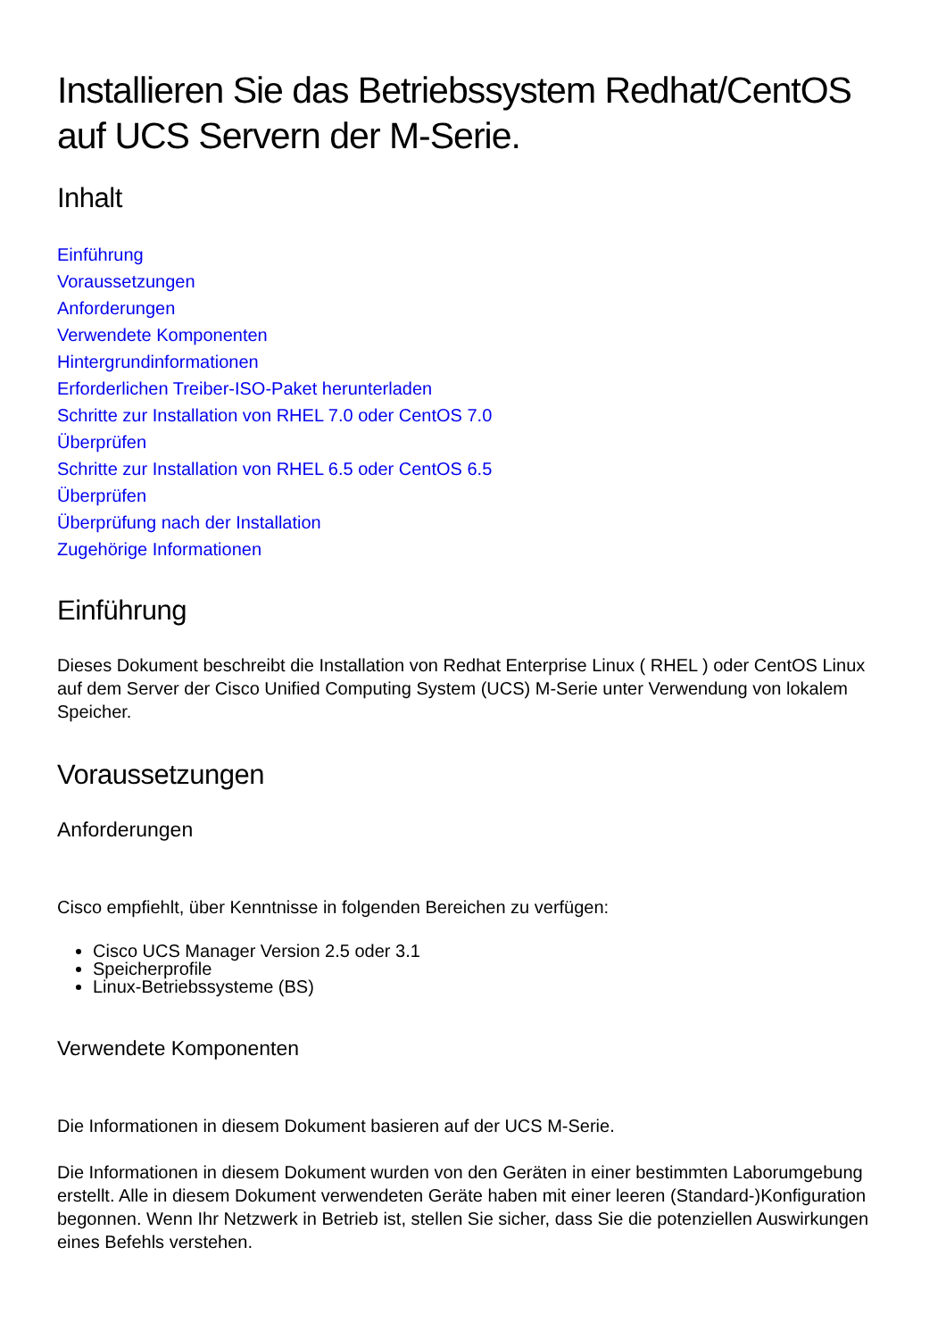Installieren Sie das Betriebssystem Redhat/CentOS auf UCS Servern der M-Serie.
Inhalt
Einführung
Voraussetzungen
Anforderungen
Verwendete Komponenten
Hintergrundinformationen
Erforderlichen Treiber-ISO-Paket herunterladen
Schritte zur Installation von RHEL 7.0 oder CentOS 7.0
Überprüfen
Schritte zur Installation von RHEL 6.5 oder CentOS 6.5
Überprüfen
Überprüfung nach der Installation
Zugehörige Informationen
Einführung
Dieses Dokument beschreibt die Installation von Redhat Enterprise Linux ( RHEL ) oder CentOS Linux auf dem Server der Cisco Unified Computing System (UCS) M-Serie unter Verwendung von lokalem Speicher.
Voraussetzungen
Anforderungen
Cisco empfiehlt, über Kenntnisse in folgenden Bereichen zu verfügen:
Cisco UCS Manager Version 2.5 oder 3.1
Speicherprofile
Linux-Betriebssysteme (BS)
Verwendete Komponenten
Die Informationen in diesem Dokument basieren auf der UCS M-Serie.
Die Informationen in diesem Dokument wurden von den Geräten in einer bestimmten Laborumgebung erstellt. Alle in diesem Dokument verwendeten Geräte haben mit einer leeren (Standard-)Konfiguration begonnen. Wenn Ihr Netzwerk in Betrieb ist, stellen Sie sicher, dass Sie die potenziellen Auswirkungen eines Befehls verstehen.